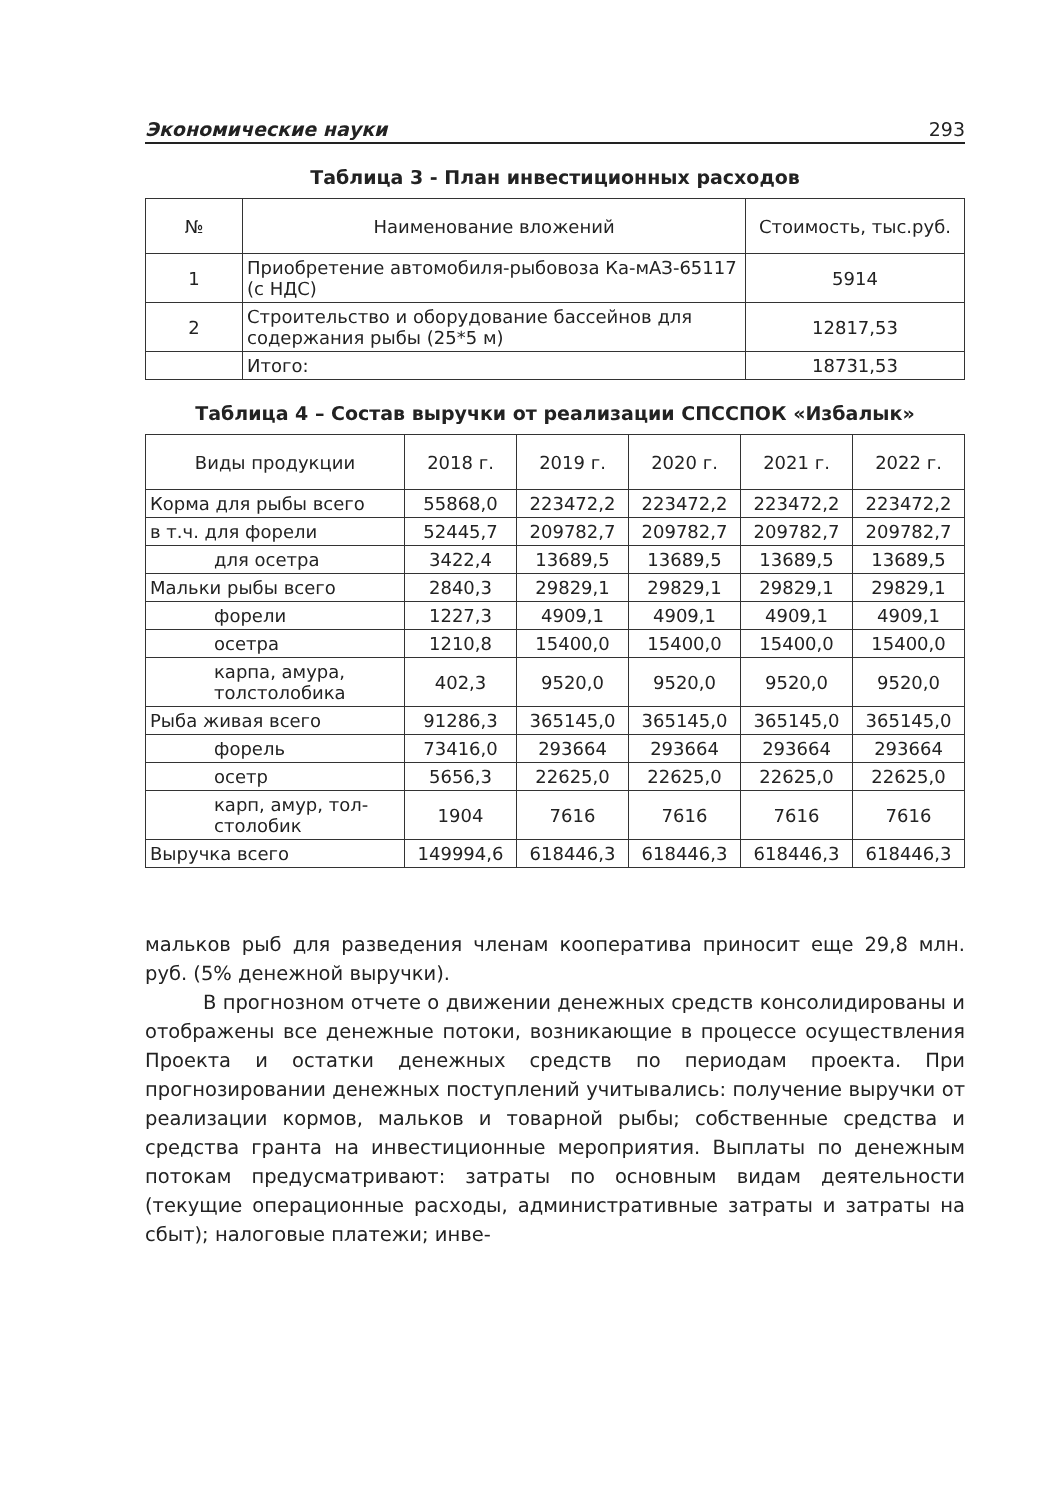Экономические науки 293
Таблица 3 - План инвестиционных расходов
| № | Наименование вложений | Стоимость, тыс.руб. |
| --- | --- | --- |
| 1 | Приобретение автомобиля-рыбовоза Ка-мАЗ-65117 (с НДС) | 5914 |
| 2 | Строительство и оборудование бассейнов для содержания рыбы (25*5 м) | 12817,53 |
| | Итого: | 18731,53 |
Таблица 4 – Состав выручки от реализации СПССПОК «Избалык»
| Виды продукции | 2018 г. | 2019 г. | 2020 г. | 2021 г. | 2022 г. |
| --- | --- | --- | --- | --- | --- |
| Корма для рыбы всего | 55868,0 | 223472,2 | 223472,2 | 223472,2 | 223472,2 |
| в т.ч. для форели | 52445,7 | 209782,7 | 209782,7 | 209782,7 | 209782,7 |
| для осетра | 3422,4 | 13689,5 | 13689,5 | 13689,5 | 13689,5 |
| Мальки рыбы всего | 2840,3 | 29829,1 | 29829,1 | 29829,1 | 29829,1 |
| форели | 1227,3 | 4909,1 | 4909,1 | 4909,1 | 4909,1 |
| осетра | 1210,8 | 15400,0 | 15400,0 | 15400,0 | 15400,0 |
| карпа, амура, толстолобика | 402,3 | 9520,0 | 9520,0 | 9520,0 | 9520,0 |
| Рыба живая всего | 91286,3 | 365145,0 | 365145,0 | 365145,0 | 365145,0 |
| форель | 73416,0 | 293664 | 293664 | 293664 | 293664 |
| осетр | 5656,3 | 22625,0 | 22625,0 | 22625,0 | 22625,0 |
| карп, амур, тол-столобик | 1904 | 7616 | 7616 | 7616 | 7616 |
| Выручка всего | 149994,6 | 618446,3 | 618446,3 | 618446,3 | 618446,3 |
мальков рыб для разведения членам кооператива приносит еще 29,8 млн. руб. (5% денежной выручки).
В прогнозном отчете о движении денежных средств консолидированы и отображены все денежные потоки, возникающие в процессе осуществления Проекта и остатки денежных средств по периодам проекта. При прогнозировании денежных поступлений учитывались: получение выручки от реализации кормов, мальков и товарной рыбы; собственные средства и средства гранта на инвестиционные мероприятия. Выплаты по денежным потокам предусматривают: затраты по основным видам деятельности (текущие операционные расходы, административные затраты и затраты на сбыт); налоговые платежи; инве-